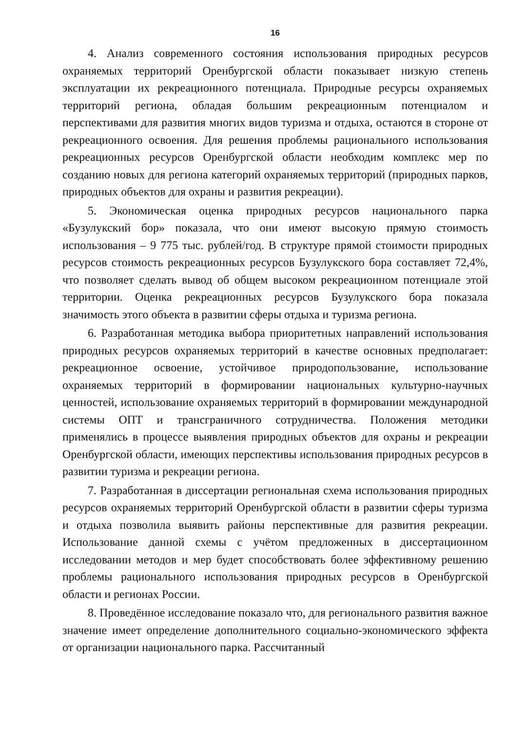16
4. Анализ современного состояния использования природных ресурсов охраняемых территорий Оренбургской области показывает низкую степень эксплуатации их рекреационного потенциала. Природные ресурсы охраняемых территорий региона, обладая большим рекреационным потенциалом и перспективами для развития многих видов туризма и отдыха, остаются в стороне от рекреационного освоения. Для решения проблемы рационального использования рекреационных ресурсов Оренбургской области необходим комплекс мер по созданию новых для региона категорий охраняемых территорий (природных парков, природных объектов для охраны и развития рекреации).
5. Экономическая оценка природных ресурсов национального парка «Бузулукский бор» показала, что они имеют высокую прямую стоимость использования – 9 775 тыс. рублей/год. В структуре прямой стоимости природных ресурсов стоимость рекреационных ресурсов Бузулукского бора составляет 72,4%, что позволяет сделать вывод об общем высоком рекреационном потенциале этой территории. Оценка рекреационных ресурсов Бузулукского бора показала значимость этого объекта в развитии сферы отдыха и туризма региона.
6. Разработанная методика выбора приоритетных направлений использования природных ресурсов охраняемых территорий в качестве основных предполагает: рекреационное освоение, устойчивое природопользование, использование охраняемых территорий в формировании национальных культурно-научных ценностей, использование охраняемых территорий в формировании международной системы ОПТ и трансграничного сотрудничества. Положения методики применялись в процессе выявления природных объектов для охраны и рекреации Оренбургской области, имеющих перспективы использования природных ресурсов в развитии туризма и рекреации региона.
7. Разработанная в диссертации региональная схема использования природных ресурсов охраняемых территорий Оренбургской области в развитии сферы туризма и отдыха позволила выявить районы перспективные для развития рекреации. Использование данной схемы с учётом предложенных в диссертационном исследовании методов и мер будет способствовать более эффективному решению проблемы рационального использования природных ресурсов в Оренбургской области и регионах России.
8. Проведённое исследование показало что, для регионального развития важное значение имеет определение дополнительного социально-экономического эффекта от организации национального парка. Рассчитанный